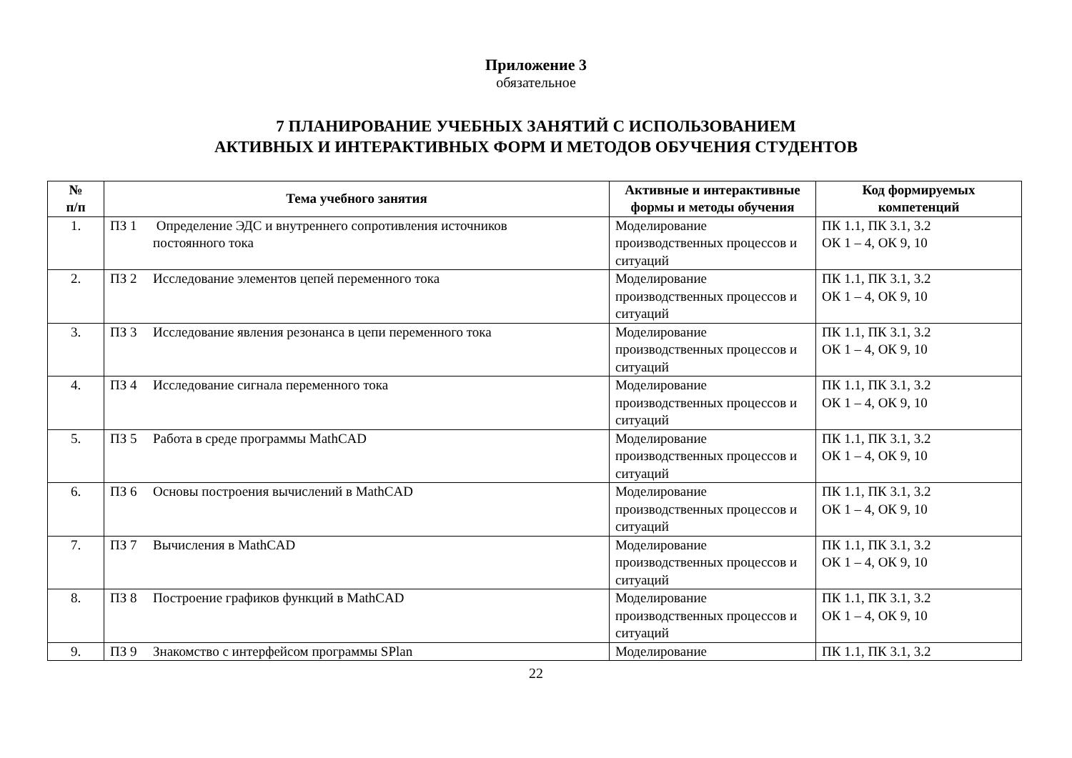Приложение 3
обязательное
7 ПЛАНИРОВАНИЕ УЧЕБНЫХ ЗАНЯТИЙ С ИСПОЛЬЗОВАНИЕМ
АКТИВНЫХ И ИНТЕРАКТИВНЫХ ФОРМ И МЕТОДОВ ОБУЧЕНИЯ СТУДЕНТОВ
| № п/п | Тема учебного занятия | Активные и интерактивные формы и методы обучения | Код формируемых компетенций |
| --- | --- | --- | --- |
| 1. | ПЗ 1 Определение ЭДС и внутреннего сопротивления источников постоянного тока | Моделирование производственных процессов и ситуаций | ПК 1.1, ПК 3.1, 3.2 ОК 1 – 4, ОК 9, 10 |
| 2. | ПЗ 2 Исследование элементов цепей переменного тока | Моделирование производственных процессов и ситуаций | ПК 1.1, ПК 3.1, 3.2 ОК 1 – 4, ОК 9, 10 |
| 3. | ПЗ 3 Исследование явления резонанса в цепи переменного тока | Моделирование производственных процессов и ситуаций | ПК 1.1, ПК 3.1, 3.2 ОК 1 – 4, ОК 9, 10 |
| 4. | ПЗ 4 Исследование сигнала переменного тока | Моделирование производственных процессов и ситуаций | ПК 1.1, ПК 3.1, 3.2 ОК 1 – 4, ОК 9, 10 |
| 5. | ПЗ 5 Работа в среде программы MathCAD | Моделирование производственных процессов и ситуаций | ПК 1.1, ПК 3.1, 3.2 ОК 1 – 4, ОК 9, 10 |
| 6. | ПЗ 6 Основы построения вычислений в MathCAD | Моделирование производственных процессов и ситуаций | ПК 1.1, ПК 3.1, 3.2 ОК 1 – 4, ОК 9, 10 |
| 7. | ПЗ 7 Вычисления в MathCAD | Моделирование производственных процессов и ситуаций | ПК 1.1, ПК 3.1, 3.2 ОК 1 – 4, ОК 9, 10 |
| 8. | ПЗ 8 Построение графиков функций в MathCAD | Моделирование производственных процессов и ситуаций | ПК 1.1, ПК 3.1, 3.2 ОК 1 – 4, ОК 9, 10 |
| 9. | ПЗ 9 Знакомство с интерфейсом программы SPlan | Моделирование | ПК 1.1, ПК 3.1, 3.2 |
22